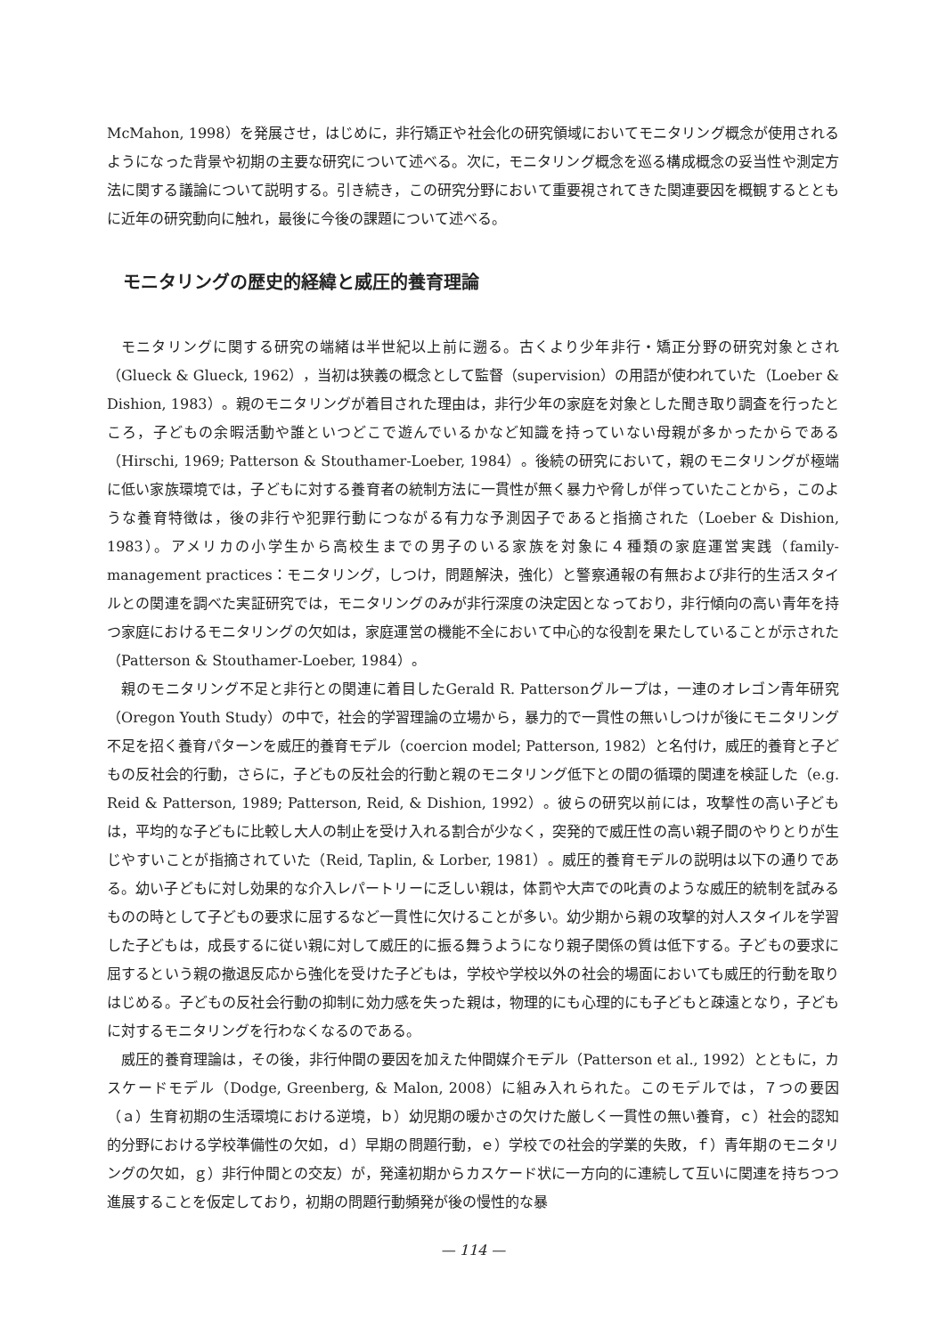McMahon, 1998）を発展させ，はじめに，非行矯正や社会化の研究領域においてモニタリング概念が使用されるようになった背景や初期の主要な研究について述べる。次に，モニタリング概念を巡る構成概念の妥当性や測定方法に関する議論について説明する。引き続き，この研究分野において重要視されてきた関連要因を概観するとともに近年の研究動向に触れ，最後に今後の課題について述べる。
モニタリングの歴史的経緯と威圧的養育理論
モニタリングに関する研究の端緒は半世紀以上前に遡る。古くより少年非行・矯正分野の研究対象とされ（Glueck & Glueck, 1962），当初は狭義の概念として監督（supervision）の用語が使われていた（Loeber & Dishion, 1983）。親のモニタリングが着目された理由は，非行少年の家庭を対象とした聞き取り調査を行ったところ，子どもの余暇活動や誰といつどこで遊んでいるかなど知識を持っていない母親が多かったからである（Hirschi, 1969; Patterson & Stouthamer-Loeber, 1984）。後続の研究において，親のモニタリングが極端に低い家族環境では，子どもに対する養育者の統制方法に一貫性が無く暴力や脅しが伴っていたことから，このような養育特徴は，後の非行や犯罪行動につながる有力な予測因子であると指摘された（Loeber & Dishion, 1983）。アメリカの小学生から高校生までの男子のいる家族を対象に４種類の家庭運営実践（family-management practices：モニタリング，しつけ，問題解決，強化）と警察通報の有無および非行的生活スタイルとの関連を調べた実証研究では，モニタリングのみが非行深度の決定因となっており，非行傾向の高い青年を持つ家庭におけるモニタリングの欠如は，家庭運営の機能不全において中心的な役割を果たしていることが示された（Patterson & Stouthamer-Loeber, 1984）。
親のモニタリング不足と非行との関連に着目したGerald R. Pattersonグループは，一連のオレゴン青年研究（Oregon Youth Study）の中で，社会的学習理論の立場から，暴力的で一貫性の無いしつけが後にモニタリング不足を招く養育パターンを威圧的養育モデル（coercion model; Patterson, 1982）と名付け，威圧的養育と子どもの反社会的行動，さらに，子どもの反社会的行動と親のモニタリング低下との間の循環的関連を検証した（e.g. Reid & Patterson, 1989; Patterson, Reid, & Dishion, 1992）。彼らの研究以前には，攻撃性の高い子どもは，平均的な子どもに比較し大人の制止を受け入れる割合が少なく，突発的で威圧性の高い親子間のやりとりが生じやすいことが指摘されていた（Reid, Taplin, & Lorber, 1981）。威圧的養育モデルの説明は以下の通りである。幼い子どもに対し効果的な介入レパートリーに乏しい親は，体罰や大声での叱責のような威圧的統制を試みるものの時として子どもの要求に屈するなど一貫性に欠けることが多い。幼少期から親の攻撃的対人スタイルを学習した子どもは，成長するに従い親に対して威圧的に振る舞うようになり親子関係の質は低下する。子どもの要求に屈するという親の撤退反応から強化を受けた子どもは，学校や学校以外の社会的場面においても威圧的行動を取りはじめる。子どもの反社会行動の抑制に効力感を失った親は，物理的にも心理的にも子どもと疎遠となり，子どもに対するモニタリングを行わなくなるのである。
威圧的養育理論は，その後，非行仲間の要因を加えた仲間媒介モデル（Patterson et al., 1992）とともに，カスケードモデル（Dodge, Greenberg, & Malon, 2008）に組み入れられた。このモデルでは，７つの要因（ａ）生育初期の生活環境における逆境，ｂ）幼児期の暖かさの欠けた厳しく一貫性の無い養育，ｃ）社会的認知的分野における学校準備性の欠如，ｄ）早期の問題行動，ｅ）学校での社会的学業的失敗，ｆ）青年期のモニタリングの欠如，ｇ）非行仲間との交友）が，発達初期からカスケード状に一方向的に連続して互いに関連を持ちつつ進展することを仮定しており，初期の問題行動頻発が後の慢性的な暴
— 114 —